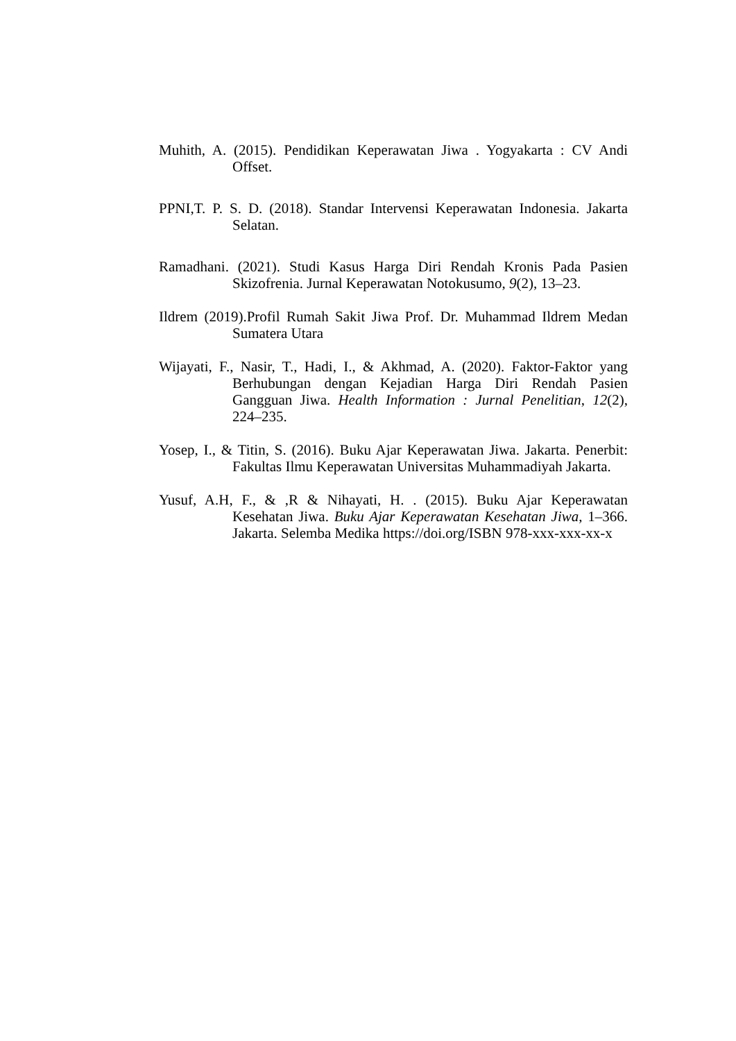Muhith, A. (2015). Pendidikan Keperawatan Jiwa . Yogyakarta : CV Andi Offset.
PPNI,T. P. S. D. (2018). Standar Intervensi Keperawatan Indonesia. Jakarta Selatan.
Ramadhani. (2021). Studi Kasus Harga Diri Rendah Kronis Pada Pasien Skizofrenia. Jurnal Keperawatan Notokusumo, 9(2), 13–23.
Ildrem (2019).Profil Rumah Sakit Jiwa Prof. Dr. Muhammad Ildrem Medan Sumatera Utara
Wijayati, F., Nasir, T., Hadi, I., & Akhmad, A. (2020). Faktor-Faktor yang Berhubungan dengan Kejadian Harga Diri Rendah Pasien Gangguan Jiwa. Health Information : Jurnal Penelitian, 12(2), 224–235.
Yosep, I., & Titin, S. (2016). Buku Ajar Keperawatan Jiwa. Jakarta. Penerbit: Fakultas Ilmu Keperawatan Universitas Muhammadiyah Jakarta.
Yusuf, A.H, F., & ,R & Nihayati, H. . (2015). Buku Ajar Keperawatan Kesehatan Jiwa. Buku Ajar Keperawatan Kesehatan Jiwa, 1–366. Jakarta. Selemba Medika https://doi.org/ISBN 978-xxx-xxx-xx-x